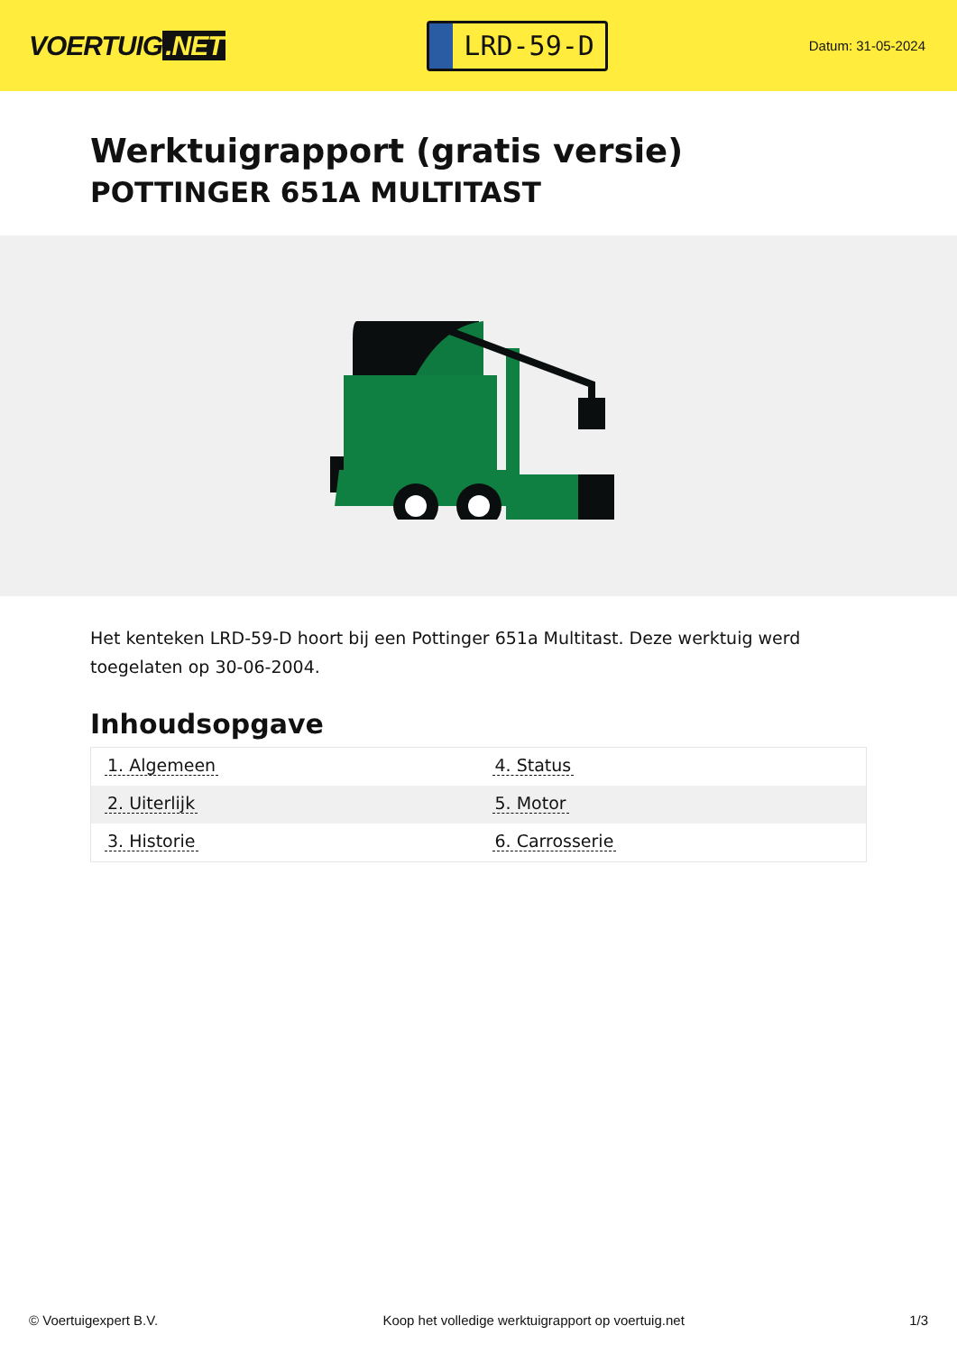VOERTUIG.NET
LRD-59-D
Datum: 31-05-2024
Werktuigrapport (gratis versie)
POTTINGER 651A MULTITAST
Het kenteken LRD-59-D hoort bij een Pottinger 651a Multitast. Deze werktuig werd toegelaten op 30-06-2004.
Inhoudsopgave
| 1. Algemeen | 4. Status |
| 2. Uiterlijk | 5. Motor |
| 3. Historie | 6. Carrosserie |
© Voertuigexpert B.V. Koop het volledige werktuigrapport op voertuig.net 1/3